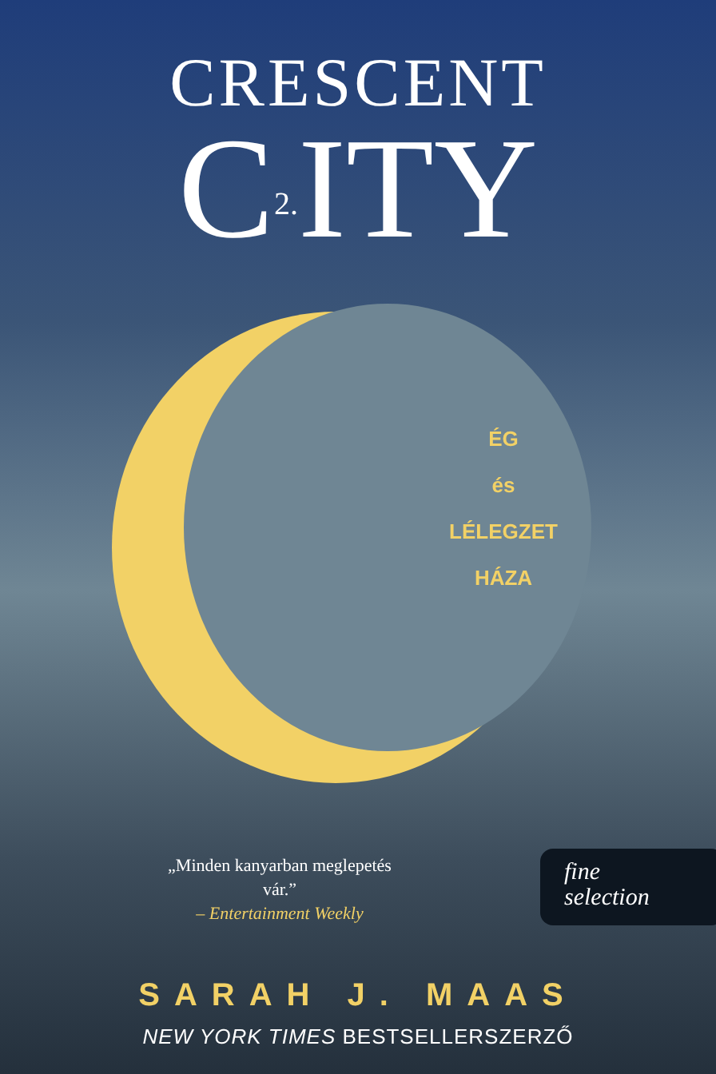CRESCENT
C2. ITY
ÉG
és
LÉLEGZET
HÁZA
„Minden kanyarban meglepetés vár.”
– Entertainment Weekly
fine
selection
SARAH J. MAAS
NEW YORK TIMES BESTSELLERSZERZŐ